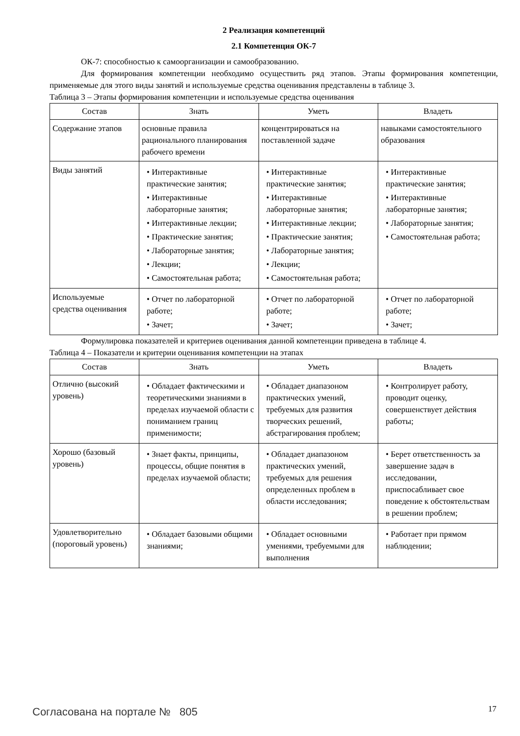2 Реализация компетенций
2.1 Компетенция ОК-7
ОК-7: способностью к самоорганизации и самообразованию.
Для формирования компетенции необходимо осуществить ряд этапов. Этапы формирования компетенции, применяемые для этого виды занятий и используемые средства оценивания представлены в таблице 3.
Таблица 3 – Этапы формирования компетенции и используемые средства оценивания
| Состав | Знать | Уметь | Владеть |
| --- | --- | --- | --- |
| Содержание этапов | основные правила рационального планирования рабочего времени | концентрироваться на поставленной задаче | навыками самостоятельного образования |
| Виды занятий | • Интерактивные практические занятия; • Интерактивные лабораторные занятия; • Интерактивные лекции; • Практические занятия; • Лабораторные занятия; • Лекции; • Самостоятельная работа; | • Интерактивные практические занятия; • Интерактивные лабораторные занятия; • Интерактивные лекции; • Практические занятия; • Лабораторные занятия; • Лекции; • Самостоятельная работа; | • Интерактивные практические занятия; • Интерактивные лабораторные занятия; • Лабораторные занятия; • Самостоятельная работа; |
| Используемые средства оценивания | • Отчет по лабораторной работе; • Зачет; | • Отчет по лабораторной работе; • Зачет; | • Отчет по лабораторной работе; • Зачет; |
Формулировка показателей и критериев оценивания данной компетенции приведена в таблице 4.
Таблица 4 – Показатели и критерии оценивания компетенции на этапах
| Состав | Знать | Уметь | Владеть |
| --- | --- | --- | --- |
| Отлично (высокий уровень) | • Обладает фактическими и теоретическими знаниями в пределах изучаемой области с пониманием границ применимости; | • Обладает диапазоном практических умений, требуемых для развития творческих решений, абстрагирования проблем; | • Контролирует работу, проводит оценку, совершенствует действия работы; |
| Хорошо (базовый уровень) | • Знает факты, принципы, процессы, общие понятия в пределах изучаемой области; | • Обладает диапазоном практических умений, требуемых для решения определенных проблем в области исследования; | • Берет ответственность за завершение задач в исследовании, приспосабливает свое поведение к обстоятельствам в решении проблем; |
| Удовлетворительно (пороговый уровень) | • Обладает базовыми общими знаниями; | • Обладает основными умениями, требуемыми для выполнения | • Работает при прямом наблюдении; |
Согласована на портале № 805 17